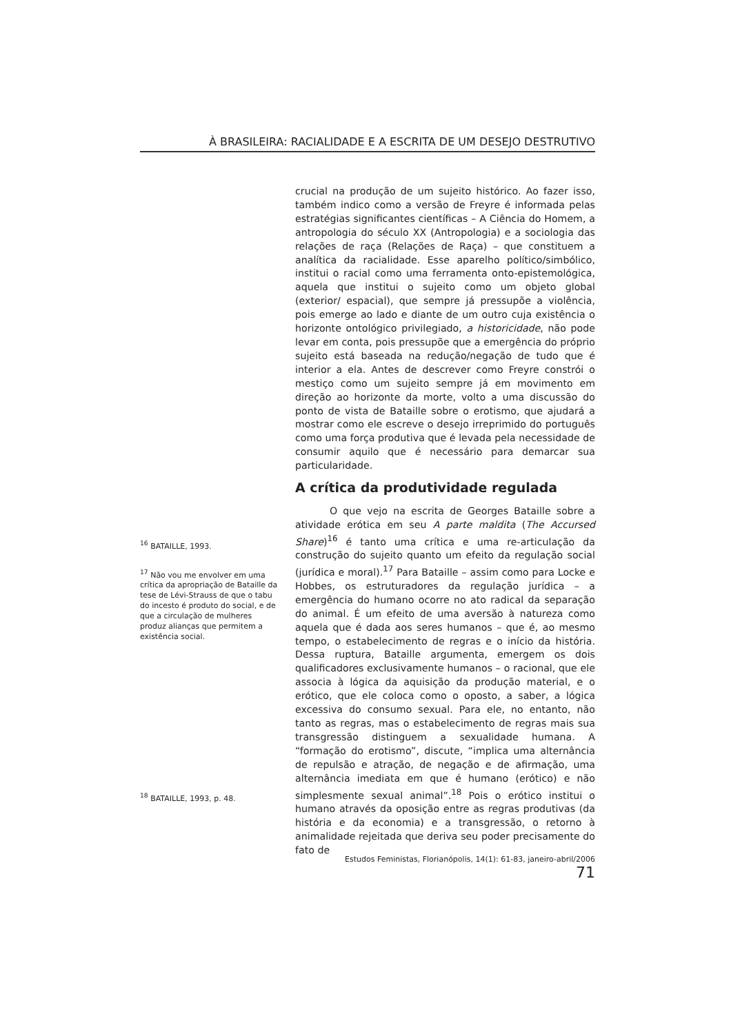À BRASILEIRA: RACIALIDADE E A ESCRITA DE UM DESEJO DESTRUTIVO
<sup>16</sup> BATAILLE, 1993.
<sup>17</sup> Não vou me envolver em uma crítica da apropriação de Bataille da tese de Lévi-Strauss de que o tabu do incesto é produto do social, e de que a circulação de mulheres produz alianças que permitem a existência social.
<sup>18</sup> BATAILLE, 1993, p. 48.
crucial na produção de um sujeito histórico. Ao fazer isso, também indico como a versão de Freyre é informada pelas estratégias significantes científicas – A Ciência do Homem, a antropologia do século XX (Antropologia) e a sociologia das relações de raça (Relações de Raça) – que constituem a analítica da racialidade. Esse aparelho político/simbólico, institui o racial como uma ferramenta onto-epistemológica, aquela que institui o sujeito como um objeto global (exterior/ espacial), que sempre já pressupõe a violência, pois emerge ao lado e diante de um outro cuja existência o horizonte ontológico privilegiado, a historicidade, não pode levar em conta, pois pressupõe que a emergência do próprio sujeito está baseada na redução/negação de tudo que é interior a ela. Antes de descrever como Freyre constrói o mestiço como um sujeito sempre já em movimento em direção ao horizonte da morte, volto a uma discussão do ponto de vista de Bataille sobre o erotismo, que ajudará a mostrar como ele escreve o desejo irreprimido do português como uma força produtiva que é levada pela necessidade de consumir aquilo que é necessário para demarcar sua particularidade.
A crítica da produtividade regulada
O que vejo na escrita de Georges Bataille sobre a atividade erótica em seu A parte maldita (The Accursed Share)<sup>16</sup> é tanto uma crítica e uma re-articulação da construção do sujeito quanto um efeito da regulação social (jurídica e moral).<sup>17</sup> Para Bataille – assim como para Locke e Hobbes, os estruturadores da regulação jurídica – a emergência do humano ocorre no ato radical da separação do animal. É um efeito de uma aversão à natureza como aquela que é dada aos seres humanos – que é, ao mesmo tempo, o estabelecimento de regras e o início da história. Dessa ruptura, Bataille argumenta, emergem os dois qualificadores exclusivamente humanos – o racional, que ele associa à lógica da aquisição da produção material, e o erótico, que ele coloca como o oposto, a saber, a lógica excessiva do consumo sexual. Para ele, no entanto, não tanto as regras, mas o estabelecimento de regras mais sua transgressão distinguem a sexualidade humana. A “formação do erotismo”, discute, “implica uma alternância de repulsão e atração, de negação e de afirmação, uma alternância imediata em que é humano (erótico) e não simplesmente sexual animal”.<sup>18</sup> Pois o erótico institui o humano através da oposição entre as regras produtivas (da história e da economia) e a transgressão, o retorno à animalidade rejeitada que deriva seu poder precisamente do fato de
Estudos Feministas, Florianópolis, 14(1): 61-83, janeiro-abril/2006 71